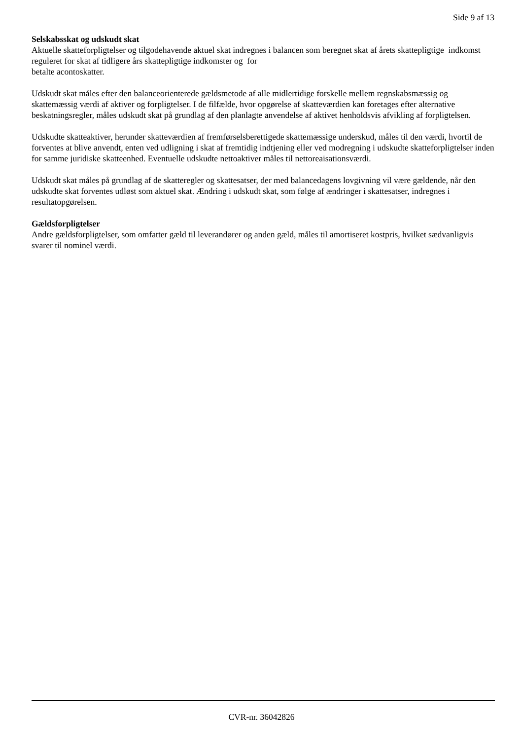Side 9 af 13
Selskabsskat og udskudt skat
Aktuelle skatteforpligtelser og tilgodehavende aktuel skat indregnes i balancen som beregnet skat af årets skattepligtige indkomst reguleret for skat af tidligere års skattepligtige indkomster og for
betalte acontoskatter.
Udskudt skat måles efter den balanceorienterede gældsmetode af alle midlertidige forskelle mellem regnskabsmæssig og skattemæssig værdi af aktiver og forpligtelser. I de filfælde, hvor opgørelse af skatteværdien kan foretages efter alternative beskatningsregler, måles udskudt skat på grundlag af den planlagte anvendelse af aktivet henholdsvis afvikling af forpligtelsen.
Udskudte skatteaktiver, herunder skatteværdien af fremførselsberettigede skattemæssige underskud, måles til den værdi, hvortil de forventes at blive anvendt, enten ved udligning i skat af fremtidig indtjening eller ved modregning i udskudte skatteforpligtelser inden for samme juridiske skatteenhed. Eventuelle udskudte nettoaktiver måles til nettoreaisationsværdi.
Udskudt skat måles på grundlag af de skatteregler og skattesatser, der med balancedagens lovgivning vil være gældende, når den udskudte skat forventes udløst som aktuel skat. Ændring i udskudt skat, som følge af ændringer i skattesatser, indregnes i resultatopgørelsen.
Gældsforpligtelser
Andre gældsforpligtelser, som omfatter gæld til leverandører og anden gæld, måles til amortiseret kostpris, hvilket sædvanligvis svarer til nominel værdi.
CVR-nr. 36042826